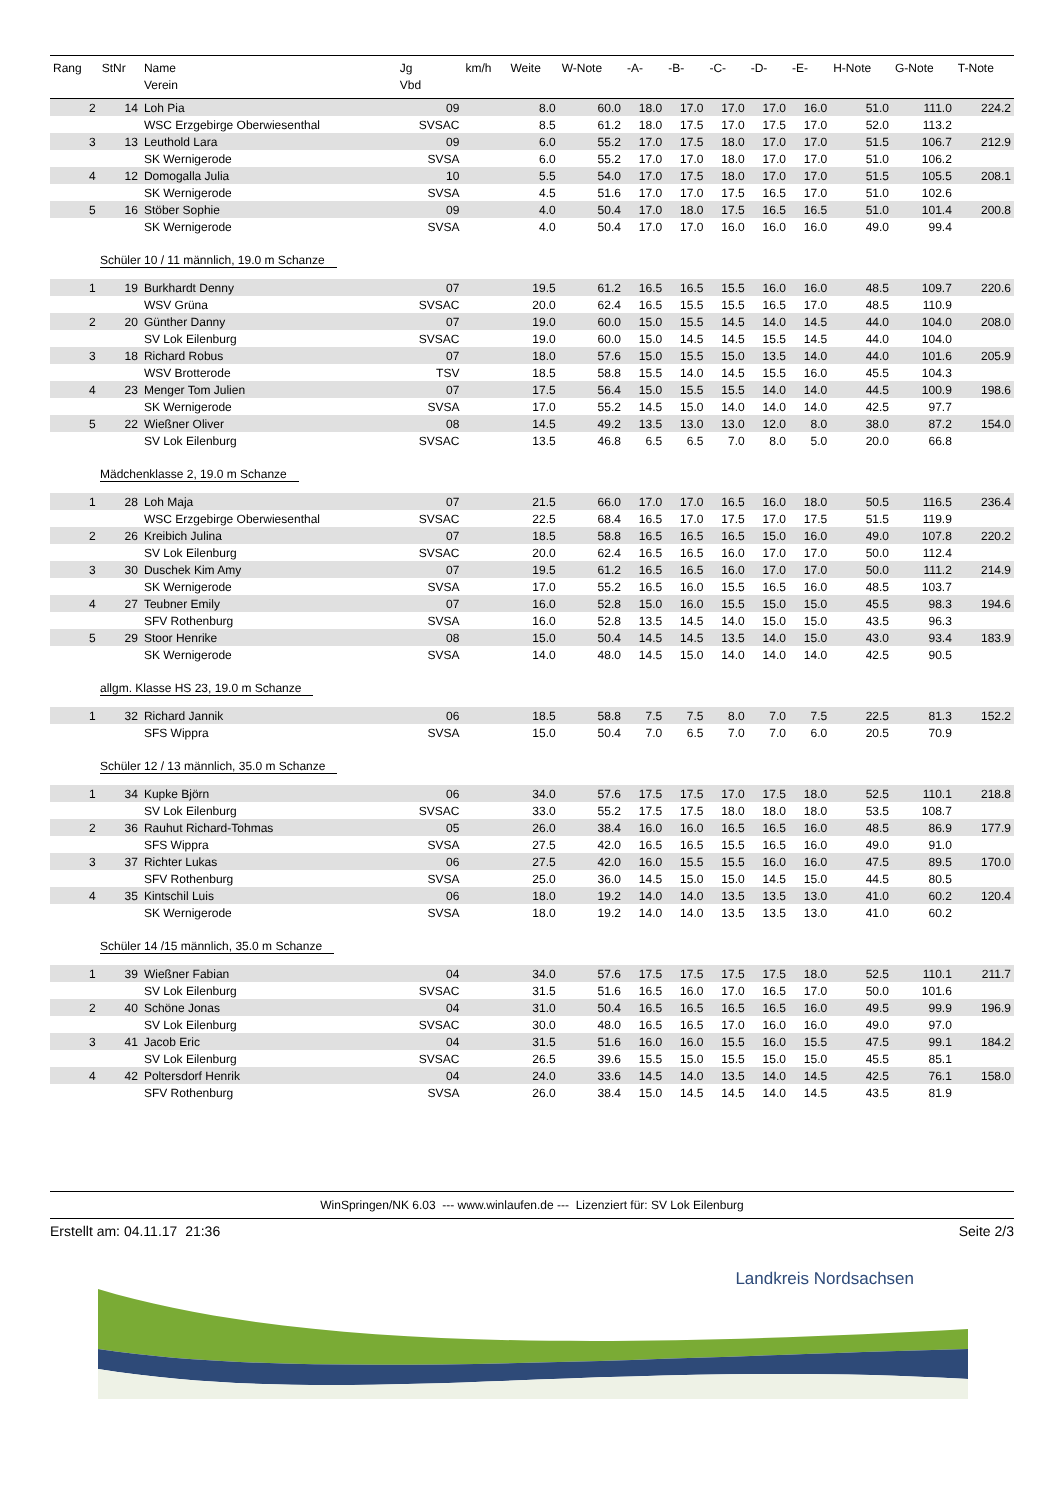| Rang | StNr | Name Verein | Jg Vbd | km/h | Weite | W-Note | -A- | -B- | -C- | -D- | -E- | H-Note | G-Note | T-Note |
| --- | --- | --- | --- | --- | --- | --- | --- | --- | --- | --- | --- | --- | --- | --- |
| 2 | 14 | Loh Pia | 09 | | 8.0 | 60.0 | 18.0 | 17.0 | 17.0 | 17.0 | 16.0 | 51.0 | 111.0 | 224.2 |
| | | WSC Erzgebirge Oberwiesenthal | SVSAC | | 8.5 | 61.2 | 18.0 | 17.5 | 17.0 | 17.5 | 17.0 | 52.0 | 113.2 | |
| 3 | 13 | Leuthold Lara | 09 | | 6.0 | 55.2 | 17.0 | 17.5 | 18.0 | 17.0 | 17.0 | 51.5 | 106.7 | 212.9 |
| | | SK Wernigerode | SVSA | | 6.0 | 55.2 | 17.0 | 17.0 | 18.0 | 17.0 | 17.0 | 51.0 | 106.2 | |
| 4 | 12 | Domogalla Julia | 10 | | 5.5 | 54.0 | 17.0 | 17.5 | 18.0 | 17.0 | 17.0 | 51.5 | 105.5 | 208.1 |
| | | SK Wernigerode | SVSA | | 4.5 | 51.6 | 17.0 | 17.0 | 17.5 | 16.5 | 17.0 | 51.0 | 102.6 | |
| 5 | 16 | Stöber Sophie | 09 | | 4.0 | 50.4 | 17.0 | 18.0 | 17.5 | 16.5 | 16.5 | 51.0 | 101.4 | 200.8 |
| | | SK Wernigerode | SVSA | | 4.0 | 50.4 | 17.0 | 17.0 | 16.0 | 16.0 | 16.0 | 49.0 | 99.4 | |
| Schüler 10 / 11 männlich, 19.0 m Schanze | | | | | | | | | | | | | | |
| 1 | 19 | Burkhardt Denny | 07 | | 19.5 | 61.2 | 16.5 | 16.5 | 15.5 | 16.0 | 16.0 | 48.5 | 109.7 | 220.6 |
| | | WSV Grüna | SVSAC | | 20.0 | 62.4 | 16.5 | 15.5 | 15.5 | 16.5 | 17.0 | 48.5 | 110.9 | |
| 2 | 20 | Günther Danny | 07 | | 19.0 | 60.0 | 15.0 | 15.5 | 14.5 | 14.0 | 14.5 | 44.0 | 104.0 | 208.0 |
| | | SV Lok Eilenburg | SVSAC | | 19.0 | 60.0 | 15.0 | 14.5 | 14.5 | 15.5 | 14.5 | 44.0 | 104.0 | |
| 3 | 18 | Richard Robus | 07 | | 18.0 | 57.6 | 15.0 | 15.5 | 15.0 | 13.5 | 14.0 | 44.0 | 101.6 | 205.9 |
| | | WSV Brotterode | TSV | | 18.5 | 58.8 | 15.5 | 14.0 | 14.5 | 15.5 | 16.0 | 45.5 | 104.3 | |
| 4 | 23 | Menger Tom Julien | 07 | | 17.5 | 56.4 | 15.0 | 15.5 | 15.5 | 14.0 | 14.0 | 44.5 | 100.9 | 198.6 |
| | | SK Wernigerode | SVSA | | 17.0 | 55.2 | 14.5 | 15.0 | 14.0 | 14.0 | 14.0 | 42.5 | 97.7 | |
| 5 | 22 | Wießner Oliver | 08 | | 14.5 | 49.2 | 13.5 | 13.0 | 13.0 | 12.0 | 8.0 | 38.0 | 87.2 | 154.0 |
| | | SV Lok Eilenburg | SVSAC | | 13.5 | 46.8 | 6.5 | 6.5 | 7.0 | 8.0 | 5.0 | 20.0 | 66.8 | |
| Mädchenklasse 2, 19.0 m Schanze | | | | | | | | | | | | | | |
| 1 | 28 | Loh Maja | 07 | | 21.5 | 66.0 | 17.0 | 17.0 | 16.5 | 16.0 | 18.0 | 50.5 | 116.5 | 236.4 |
| | | WSC Erzgebirge Oberwiesenthal | SVSAC | | 22.5 | 68.4 | 16.5 | 17.0 | 17.5 | 17.0 | 17.5 | 51.5 | 119.9 | |
| 2 | 26 | Kreibich Julina | 07 | | 18.5 | 58.8 | 16.5 | 16.5 | 16.5 | 15.0 | 16.0 | 49.0 | 107.8 | 220.2 |
| | | SV Lok Eilenburg | SVSAC | | 20.0 | 62.4 | 16.5 | 16.5 | 16.0 | 17.0 | 17.0 | 50.0 | 112.4 | |
| 3 | 30 | Duschek Kim Amy | 07 | | 19.5 | 61.2 | 16.5 | 16.5 | 16.0 | 17.0 | 17.0 | 50.0 | 111.2 | 214.9 |
| | | SK Wernigerode | SVSA | | 17.0 | 55.2 | 16.5 | 16.0 | 15.5 | 16.5 | 16.0 | 48.5 | 103.7 | |
| 4 | 27 | Teubner Emily | 07 | | 16.0 | 52.8 | 15.0 | 16.0 | 15.5 | 15.0 | 15.0 | 45.5 | 98.3 | 194.6 |
| | | SFV Rothenburg | SVSA | | 16.0 | 52.8 | 13.5 | 14.5 | 14.0 | 15.0 | 15.0 | 43.5 | 96.3 | |
| 5 | 29 | Stoor Henrike | 08 | | 15.0 | 50.4 | 14.5 | 14.5 | 13.5 | 14.0 | 15.0 | 43.0 | 93.4 | 183.9 |
| | | SK Wernigerode | SVSA | | 14.0 | 48.0 | 14.5 | 15.0 | 14.0 | 14.0 | 14.0 | 42.5 | 90.5 | |
| allgm. Klasse HS 23, 19.0 m Schanze | | | | | | | | | | | | | | |
| 1 | 32 | Richard Jannik | 06 | | 18.5 | 58.8 | 7.5 | 7.5 | 8.0 | 7.0 | 7.5 | 22.5 | 81.3 | 152.2 |
| | | SFS Wippra | SVSA | | 15.0 | 50.4 | 7.0 | 6.5 | 7.0 | 7.0 | 6.0 | 20.5 | 70.9 | |
| Schüler 12 / 13 männlich, 35.0 m Schanze | | | | | | | | | | | | | | |
| 1 | 34 | Kupke Björn | 06 | | 34.0 | 57.6 | 17.5 | 17.5 | 17.0 | 17.5 | 18.0 | 52.5 | 110.1 | 218.8 |
| | | SV Lok Eilenburg | SVSAC | | 33.0 | 55.2 | 17.5 | 17.5 | 18.0 | 18.0 | 18.0 | 53.5 | 108.7 | |
| 2 | 36 | Rauhut Richard-Tohmas | 05 | | 26.0 | 38.4 | 16.0 | 16.0 | 16.5 | 16.5 | 16.0 | 48.5 | 86.9 | 177.9 |
| | | SFS Wippra | SVSA | | 27.5 | 42.0 | 16.5 | 16.5 | 15.5 | 16.5 | 16.0 | 49.0 | 91.0 | |
| 3 | 37 | Richter Lukas | 06 | | 27.5 | 42.0 | 16.0 | 15.5 | 15.5 | 16.0 | 16.0 | 47.5 | 89.5 | 170.0 |
| | | SFV Rothenburg | SVSA | | 25.0 | 36.0 | 14.5 | 15.0 | 15.0 | 14.5 | 15.0 | 44.5 | 80.5 | |
| 4 | 35 | Kintschil Luis | 06 | | 18.0 | 19.2 | 14.0 | 14.0 | 13.5 | 13.5 | 13.0 | 41.0 | 60.2 | 120.4 |
| | | SK Wernigerode | SVSA | | 18.0 | 19.2 | 14.0 | 14.0 | 13.5 | 13.5 | 13.0 | 41.0 | 60.2 | |
| Schüler 14 /15 männlich, 35.0 m Schanze | | | | | | | | | | | | | | |
| 1 | 39 | Wießner Fabian | 04 | | 34.0 | 57.6 | 17.5 | 17.5 | 17.5 | 17.5 | 18.0 | 52.5 | 110.1 | 211.7 |
| | | SV Lok Eilenburg | SVSAC | | 31.5 | 51.6 | 16.5 | 16.0 | 17.0 | 16.5 | 17.0 | 50.0 | 101.6 | |
| 2 | 40 | Schöne Jonas | 04 | | 31.0 | 50.4 | 16.5 | 16.5 | 16.5 | 16.5 | 16.0 | 49.5 | 99.9 | 196.9 |
| | | SV Lok Eilenburg | SVSAC | | 30.0 | 48.0 | 16.5 | 16.5 | 17.0 | 16.0 | 16.0 | 49.0 | 97.0 | |
| 3 | 41 | Jacob Eric | 04 | | 31.5 | 51.6 | 16.0 | 16.0 | 15.5 | 16.0 | 15.5 | 47.5 | 99.1 | 184.2 |
| | | SV Lok Eilenburg | SVSAC | | 26.5 | 39.6 | 15.5 | 15.0 | 15.5 | 15.0 | 15.0 | 45.5 | 85.1 | |
| 4 | 42 | Poltersdorf Henrik | 04 | | 24.0 | 33.6 | 14.5 | 14.0 | 13.5 | 14.0 | 14.5 | 42.5 | 76.1 | 158.0 |
| | | SFV Rothenburg | SVSA | | 26.0 | 38.4 | 15.0 | 14.5 | 14.5 | 14.0 | 14.5 | 43.5 | 81.9 | |
WinSpringen/NK 6.03 --- www.winlaufen.de --- Lizenziert für: SV Lok Eilenburg
Erstellt am: 04.11.17 21:36 Seite 2/3
Landkreis Nordsachsen